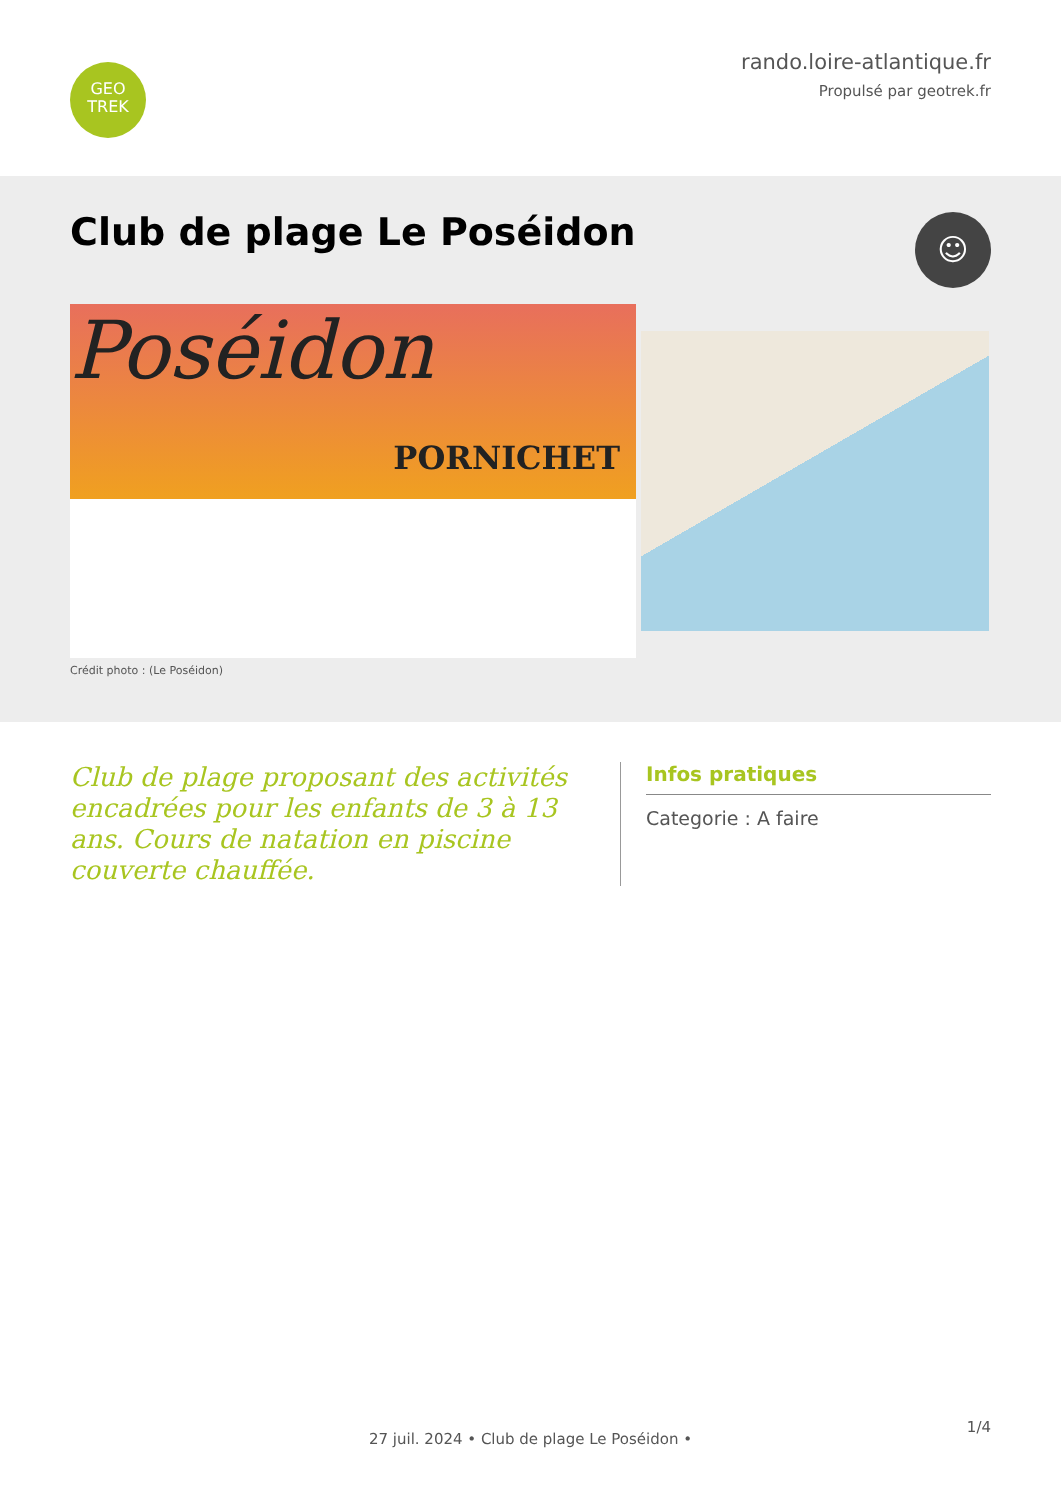GEO
TREK
rando.loire-atlantique.fr
Propulsé par geotrek.fr
Club de plage Le Poséidon
☺
Poséidon
PORNICHET
Crédit photo : (Le Poséidon)
Club de plage proposant des activités encadrées pour les enfants de 3 à 13 ans. Cours de natation en piscine couverte chauffée.
Infos pratiques
Categorie : A faire
27 juil. 2024 • Club de plage Le Poséidon •
1/4